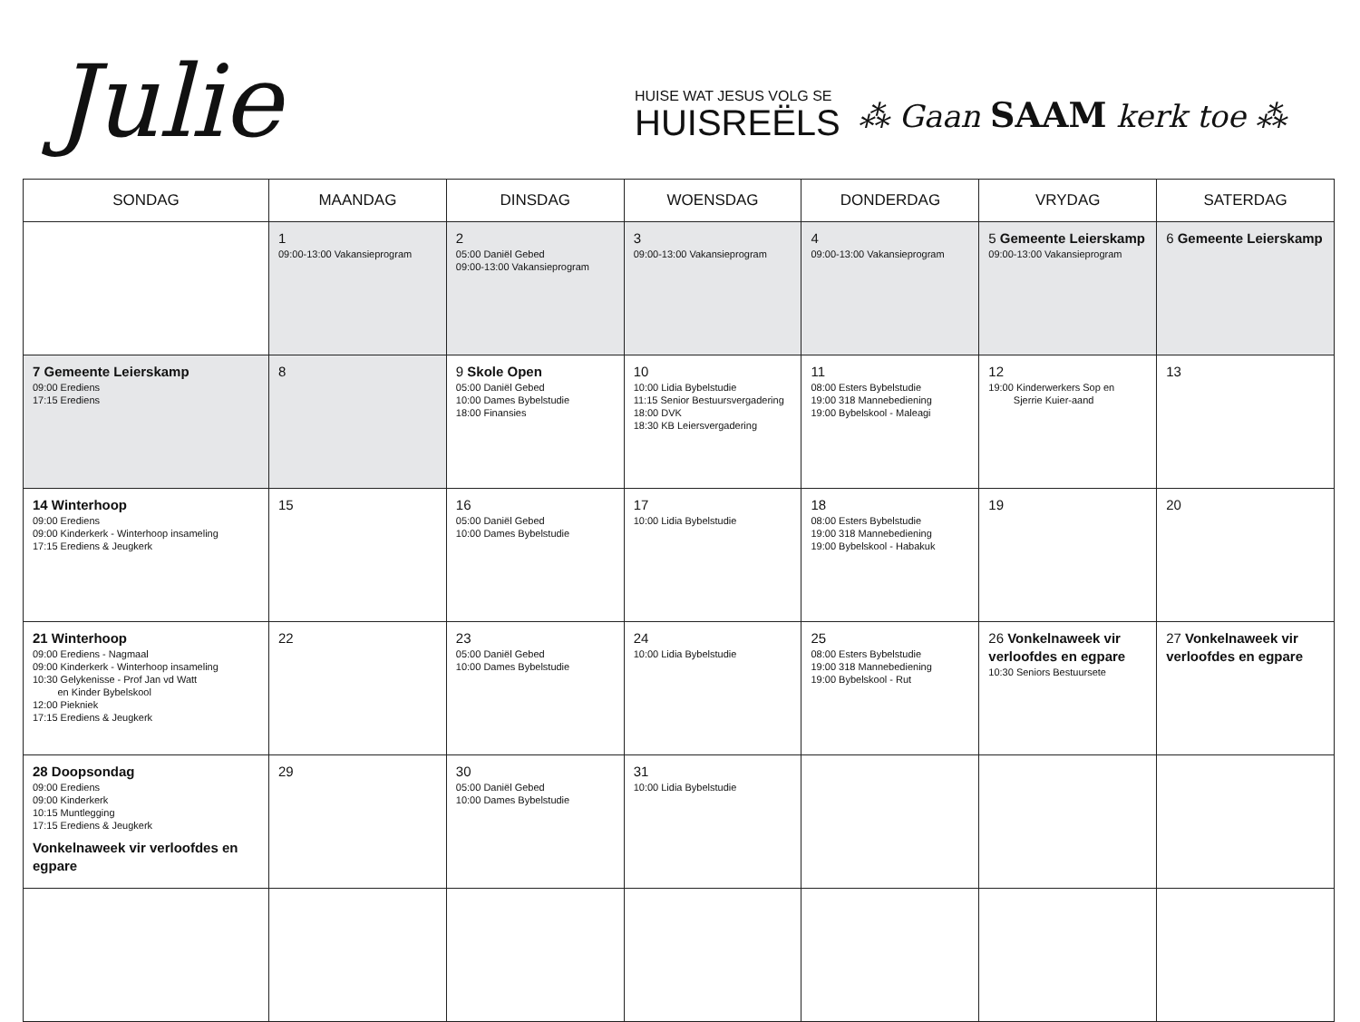Julie
HUISE WAT JESUS VOLG SE
HUISREËLS
⁂ Gaan SAAM kerk toe ⁂
| SONDAG | MAANDAG | DINSDAG | WOENSDAG | DONDERDAG | VRYDAG | SATERDAG |
| --- | --- | --- | --- | --- | --- | --- |
| | 1 09:00-13:00 Vakansieprogram | 2 05:00 Daniël Gebed 09:00-13:00 Vakansieprogram | 3 09:00-13:00 Vakansieprogram | 4 09:00-13:00 Vakansieprogram | 5 Gemeente Leierskamp 09:00-13:00 Vakansieprogram | 6 Gemeente Leierskamp |
| 7 Gemeente Leierskamp 09:00 Erediens 17:15 Erediens | 8 | 9 Skole Open 05:00 Daniël Gebed 10:00 Dames Bybelstudie 18:00 Finansies | 10 10:00 Lidia Bybelstudie 11:15 Senior Bestuursvergadering 18:00 DVK 18:30 KB Leiersvergadering | 11 08:00 Esters Bybelstudie 19:00 318 Mannebediening 19:00 Bybelskool - Maleagi | 12 19:00 Kinderwerkers Sop en Sjerrie Kuier-aand | 13 |
| 14 Winterhoop 09:00 Erediens 09:00 Kinderkerk - Winterhoop insameling 17:15 Erediens & Jeugkerk | 15 | 16 05:00 Daniël Gebed 10:00 Dames Bybelstudie | 17 10:00 Lidia Bybelstudie | 18 08:00 Esters Bybelstudie 19:00 318 Mannebediening 19:00 Bybelskool - Habakuk | 19 | 20 |
| 21 Winterhoop 09:00 Erediens - Nagmaal 09:00 Kinderkerk - Winterhoop insameling 10:30 Gelykenisse - Prof Jan vd Watt en Kinder Bybelskool 12:00 Piekniek 17:15 Erediens & Jeugkerk | 22 | 23 05:00 Daniël Gebed 10:00 Dames Bybelstudie | 24 10:00 Lidia Bybelstudie | 25 08:00 Esters Bybelstudie 19:00 318 Mannebediening 19:00 Bybelskool - Rut | 26 Vonkelnaweek vir verloofdes en egpare 10:30 Seniors Bestuursete | 27 Vonkelnaweek vir verloofdes en egpare |
| 28 Doopsondag 09:00 Erediens 09:00 Kinderkerk 10:15 Muntlegging 17:15 Erediens & Jeugkerk Vonkelnaweek vir verloofdes en egpare | 29 | 30 05:00 Daniël Gebed 10:00 Dames Bybelstudie | 31 10:00 Lidia Bybelstudie | | | |